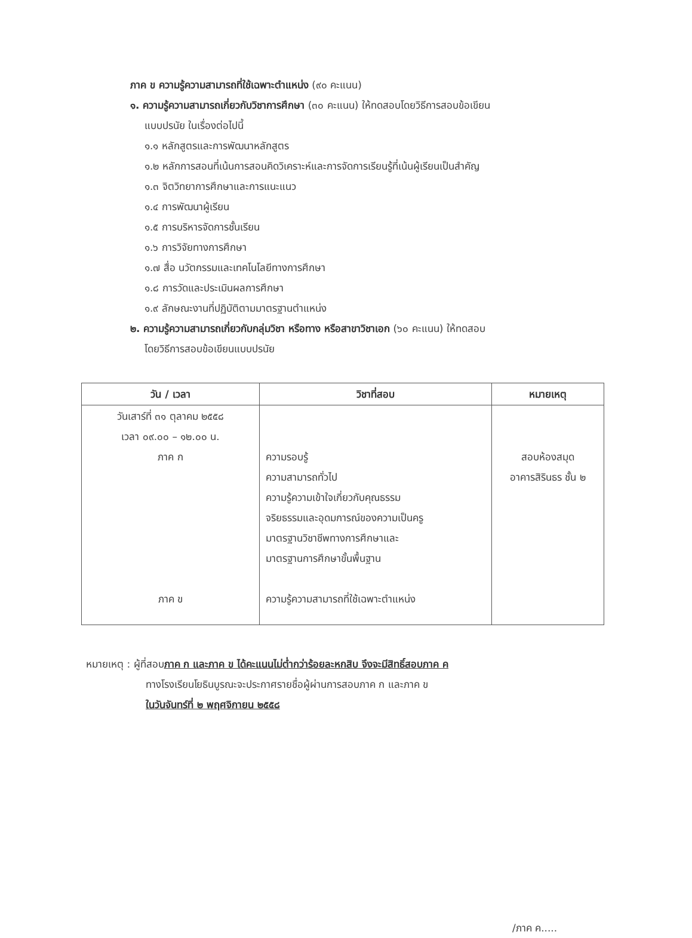ภาค ข ความรู้ความสามารถที่ใช้เฉพาะตำแหน่ง (๙๐ คะแนน)
๑. ความรู้ความสามารถเกี่ยวกับวิชาการศึกษา (๓๐ คะแนน) ให้ทดสอบโดยวิธีการสอบข้อเขียน
แบบปรนัย ในเรื่องต่อไปนี้
๑.๑ หลักสูตรและการพัฒนาหลักสูตร
๑.๒ หลักการสอนที่เน้นการสอนคิดวิเคราะห์และการจัดการเรียนรู้ที่เน้นผู้เรียนเป็นสำคัญ
๑.๓ จิตวิทยาการศึกษาและการแนะแนว
๑.๔ การพัฒนาผู้เรียน
๑.๕ การบริหารจัดการชั้นเรียน
๑.๖ การวิจัยทางการศึกษา
๑.๗ สื่อ นวัตกรรมและเทคโนโลยีทางการศึกษา
๑.๘ การวัดและประเมินผลการศึกษา
๑.๙ ลักษณะงานที่ปฏิบัติตามมาตรฐานตำแหน่ง
๒. ความรู้ความสามารถเกี่ยวกับกลุ่มวิชา หรือทาง หรือสาขาวิชาเอก (๖๐ คะแนน) ให้ทดสอบ
โดยวิธีการสอบข้อเขียนแบบปรนัย
| วัน / เวลา | วิชาที่สอบ | หมายเหตุ |
| --- | --- | --- |
| วันเสาร์ที่ ๓๑ ตุลาคม ๒๕๕๘ เวลา ๐๙.๐๐ – ๑๒.๐๐ น. ภาค ก ภาค ข | ความรอบรู้ ความสามารถทั่วไป ความรู้ความเข้าใจเกี่ยวกับคุณธรรม จริยธรรมและอุดมการณ์ของความเป็นครู มาตรฐานวิชาชีพทางการศึกษาและ มาตรฐานการศึกษาขั้นพื้นฐาน ความรู้ความสามารถที่ใช้เฉพาะตำแหน่ง | สอบห้องสมุด อาคารสิรินธร ชั้น ๒ |
หมายเหตุ : ผู้ที่สอบภาค ก และภาค ข ได้คะแนนไม่ต่ำกว่าร้อยละหกสิบ จึงจะมีสิทธิ์สอบภาค ค
ทางโรงเรียนโยธินบูรณะจะประกาศรายชื่อผู้ผ่านการสอบภาค ก และภาค ข
ในวันจันทร์ที่ ๒ พฤศจิกายน ๒๕๕๘
/ภาค ค.....